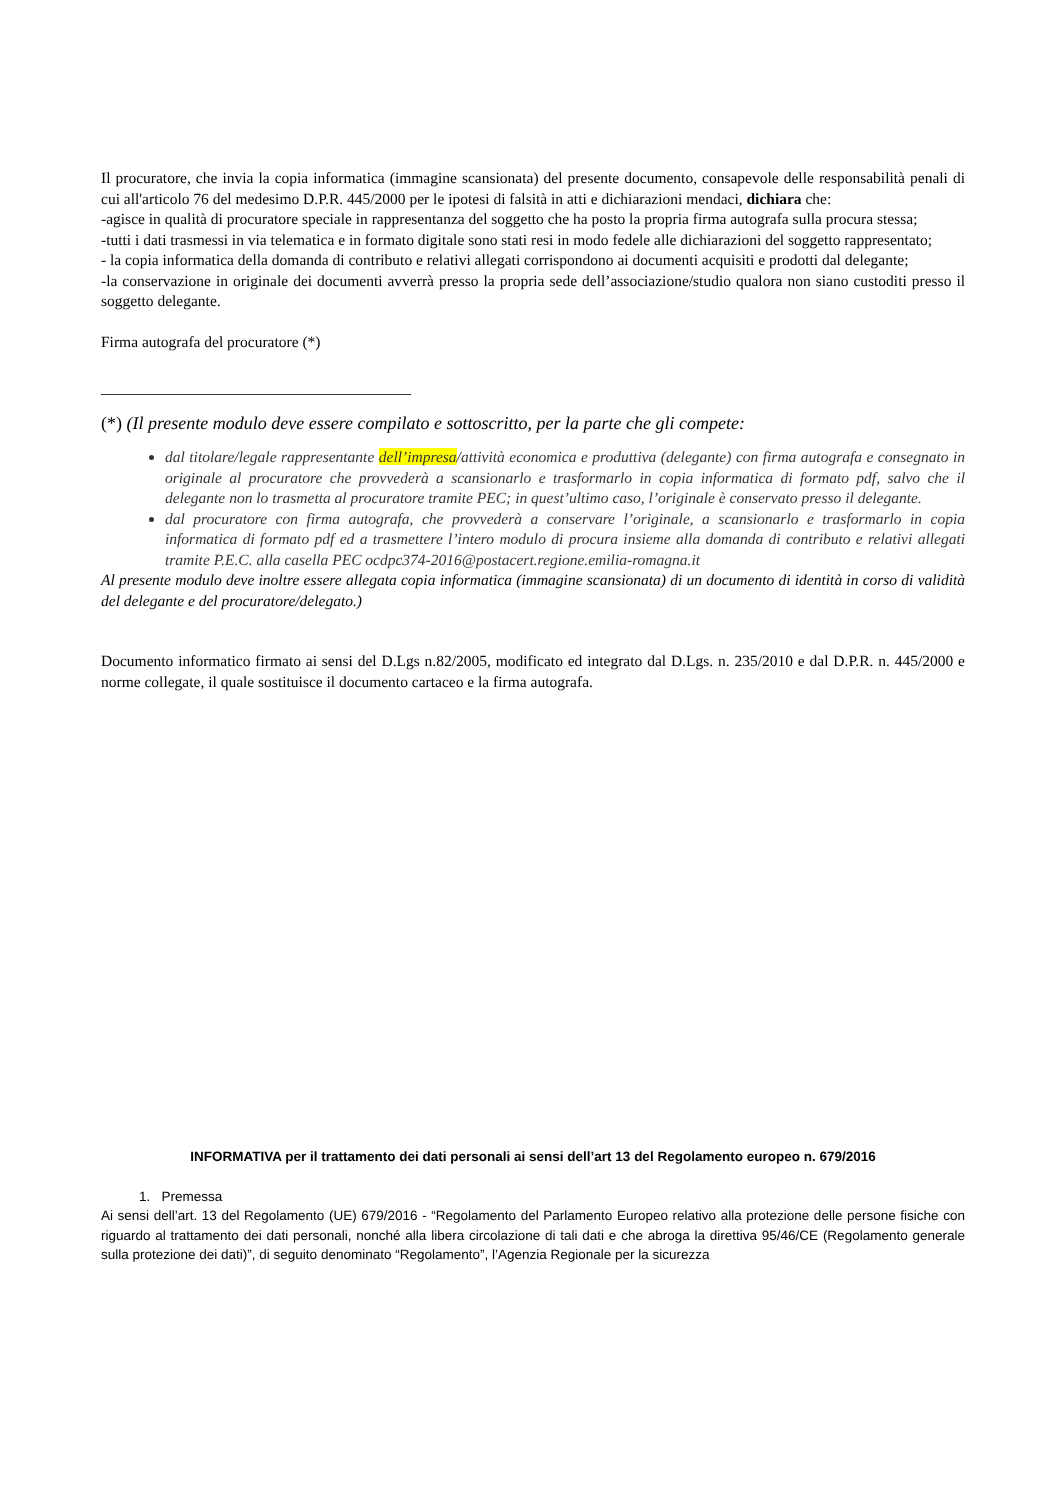Il procuratore, che invia la copia informatica (immagine scansionata) del presente documento, consapevole delle responsabilità penali di cui all'articolo 76 del medesimo D.P.R. 445/2000 per le ipotesi di falsità in atti e dichiarazioni mendaci, dichiara che:
-agisce in qualità di procuratore speciale in rappresentanza del soggetto che ha posto la propria firma autografa sulla procura stessa;
-tutti i dati trasmessi in via telematica e in formato digitale sono stati resi in modo fedele alle dichiarazioni del soggetto rappresentato;
- la copia informatica della domanda di contributo e relativi allegati corrispondono ai documenti acquisiti e prodotti dal delegante;
-la conservazione in originale dei documenti avverrà presso la propria sede dell’associazione/studio qualora non siano custoditi presso il soggetto delegante.
Firma autografa del procuratore (*)
________________________________________
(*) (Il presente modulo deve essere compilato e sottoscritto, per la parte che gli compete:
dal titolare/legale rappresentante dell’impresa/attività economica e produttiva (delegante) con firma autografa e consegnato in originale al procuratore che provvederà a scansionarlo e trasformarlo in copia informatica di formato pdf, salvo che il delegante non lo trasmetta al procuratore tramite PEC; in quest’ultimo caso, l’originale è conservato presso il delegante.
dal procuratore con firma autografa, che provvederà a conservare l’originale, a scansionarlo e trasformarlo in copia informatica di formato pdf ed a trasmettere l’intero modulo di procura insieme alla domanda di contributo e relativi allegati tramite P.E.C. alla casella PEC ocdpc374-2016@postacert.regione.emilia-romagna.it
Al presente modulo deve inoltre essere allegata copia informatica (immagine scansionata) di un documento di identità in corso di validità del delegante e del procuratore/delegato.)
Documento informatico firmato ai sensi del D.Lgs n.82/2005, modificato ed integrato dal D.Lgs. n. 235/2010 e dal D.P.R. n. 445/2000 e norme collegate, il quale sostituisce il documento cartaceo e la firma autografa.
INFORMATIVA per il trattamento dei dati personali ai sensi dell’art 13 del Regolamento europeo n. 679/2016
1. Premessa
Ai sensi dell’art. 13 del Regolamento (UE) 679/2016 - “Regolamento del Parlamento Europeo relativo alla protezione delle persone fisiche con riguardo al trattamento dei dati personali, nonché alla libera circolazione di tali dati e che abroga la direttiva 95/46/CE (Regolamento generale sulla protezione dei dati)”, di seguito denominato “Regolamento”, l’Agenzia Regionale per la sicurezza